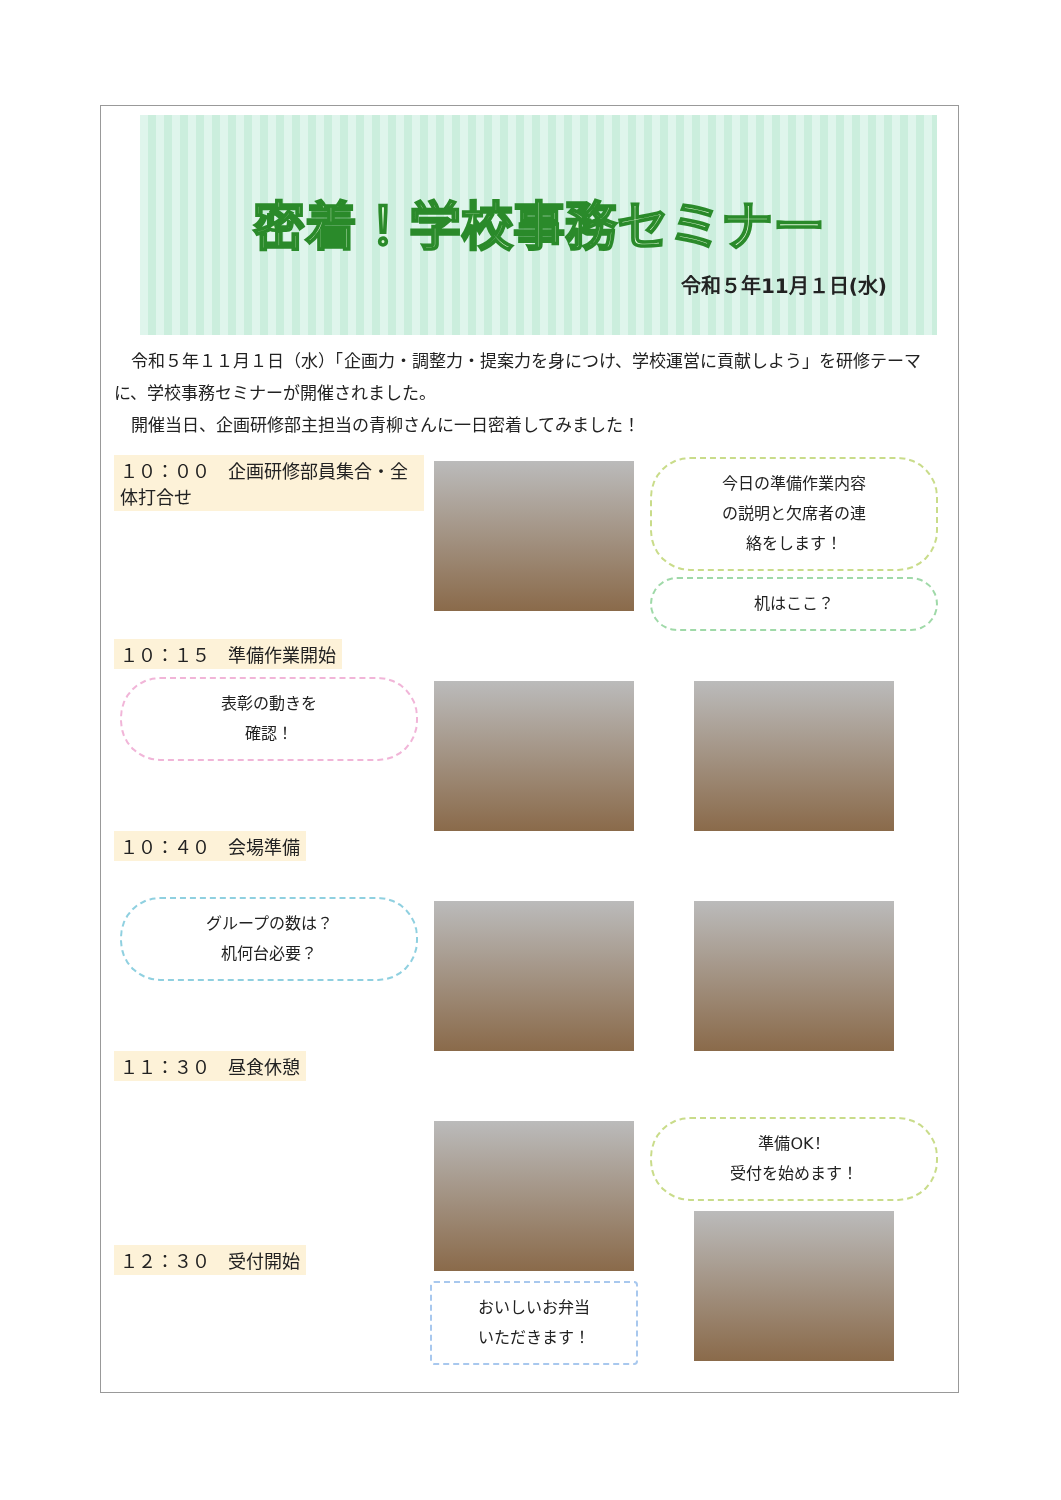密着！学校事務セミナー
令和５年11月１日(水)
　令和５年１１月１日（水）「企画力・調整力・提案力を身につけ、学校運営に貢献しよう」を研修テーマに、学校事務セミナーが開催されました。
　開催当日、企画研修部主担当の青柳さんに一日密着してみました！
１０：００　企画研修部員集合・全体打合せ
１０：１５　準備作業開始
今日の準備作業内容
の説明と欠席者の連
絡をします！
机はここ？
表彰の動きを
確認！
１０：４０　会場準備
グループの数は？
机何台必要？
１１：３０　昼食休憩
１２：３０　受付開始
おいしいお弁当
いただきます！
準備OK！
受付を始めます！